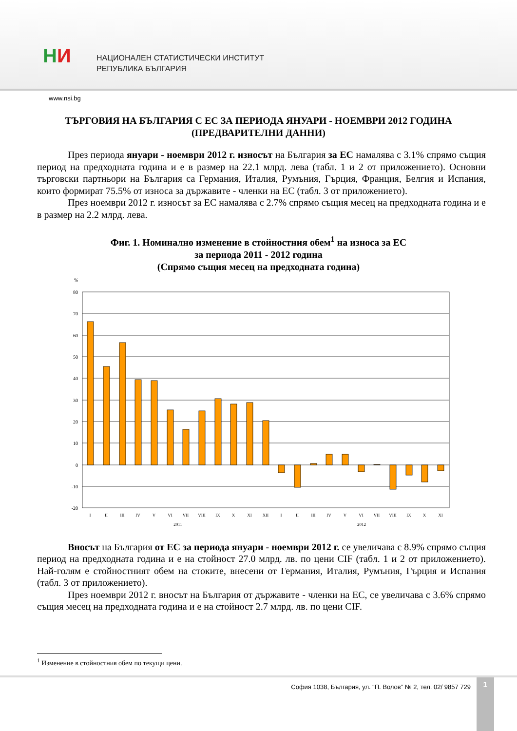НИ
НАЦИОНАЛЕН СТАТИСТИЧЕСКИ ИНСТИТУТ
РЕПУБЛИКА БЪЛГАРИЯ
www.nsi.bg
ТЪРГОВИЯ НА БЪЛГАРИЯ С ЕС ЗА ПЕРИОДА ЯНУАРИ - НОЕМВРИ 2012 ГОДИНА
(ПРЕДВАРИТЕЛНИ ДАННИ)
През периода януари - ноември 2012 г. износът на България за ЕС намалява с 3.1% спрямо същия период на предходната година и е в размер на 22.1 млрд. лева (табл. 1 и 2 от приложението). Основни търговски партньори на България са Германия, Италия, Румъния, Гърция, Франция, Белгия и Испания, които формират 75.5% от износа за държавите - членки на ЕС (табл. 3 от приложението).
През ноември 2012 г. износът за ЕС намалява с 2.7% спрямо същия месец на предходната година и е в размер на 2.2 млрд. лева.
Фиг. 1. Номинално изменение в стойностния обем<sup>1</sup> на износа за ЕС
за периода 2011 - 2012 година
(Спрямо същия месец на предходната година)
%
80
70
60
50
40
30
20
10
0
-10
-20
I
II
III
IV
V
VI
VII
VIII
IX
X
XI
XII
I
II
III
IV
V
VI
VII
VIII
IX
X
XI
2011
2012
Вносът на България от ЕС за периода януари - ноември 2012 г. се увеличава с 8.9% спрямо същия период на предходната година и е на стойност 27.0 млрд. лв. по цени CIF (табл. 1 и 2 от приложението). Най-голям е стойностният обем на стоките, внесени от Германия, Италия, Румъния, Гърция и Испания (табл. 3 от приложението).
През ноември 2012 г. вносът на България от държавите - членки на ЕС, се увеличава с 3.6% спрямо същия месец на предходната година и е на стойност 2.7 млрд. лв. по цени CIF.
<sup>1</sup> Изменение в стойностния обем по текущи цени.
София 1038, България, ул. “П. Волов” № 2, тел. 02/ 9857 729
1